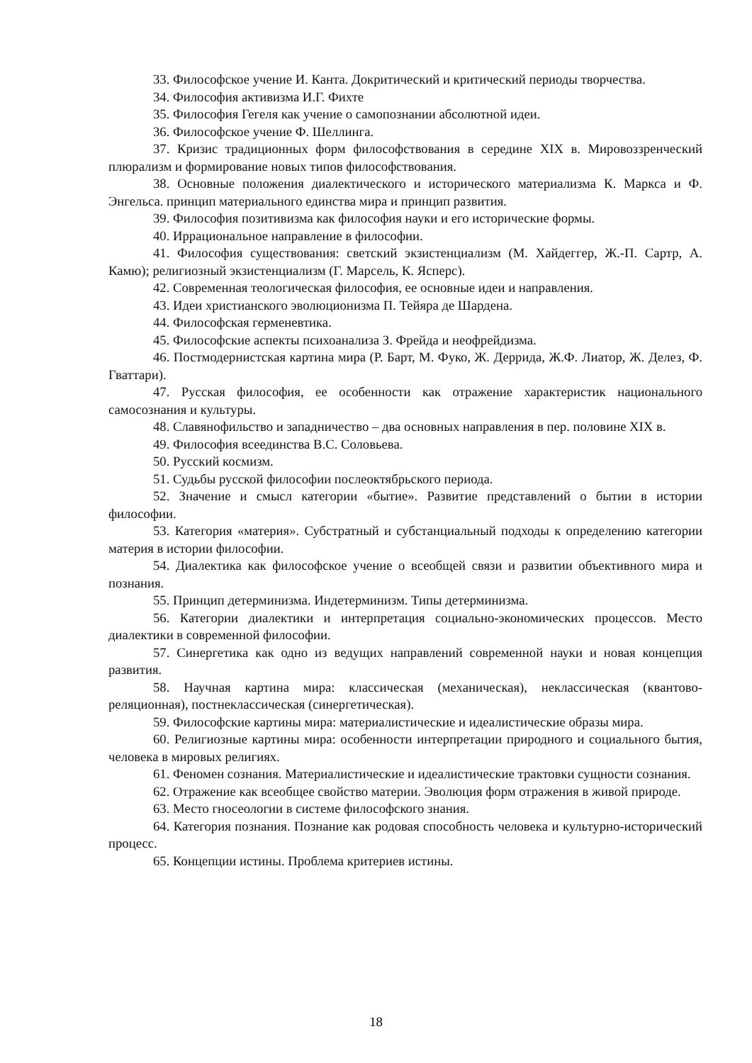33. Философское учение И. Канта. Докритический и критический периоды творчества.
34. Философия активизма И.Г. Фихте
35. Философия Гегеля как учение о самопознании абсолютной идеи.
36. Философское учение Ф. Шеллинга.
37. Кризис традиционных форм философствования в середине XIX в. Мировоззренческий плюрализм и формирование новых типов философствования.
38. Основные положения диалектического и исторического материализма К. Маркса и Ф. Энгельса. принцип материального единства мира и принцип развития.
39. Философия позитивизма как философия науки и его исторические формы.
40. Иррациональное направление в философии.
41. Философия существования: светский экзистенциализм (М. Хайдеггер, Ж.-П. Сартр, А. Камю); религиозный экзистенциализм (Г. Марсель, К. Ясперс).
42. Современная теологическая философия, ее основные идеи и направления.
43. Идеи христианского эволюционизма П. Тейяра де Шардена.
44. Философская герменевтика.
45. Философские аспекты психоанализа З. Фрейда и неофрейдизма.
46. Постмодернистская картина мира (Р. Барт, М. Фуко, Ж. Деррида, Ж.Ф. Лиатор, Ж. Делез, Ф. Гваттари).
47. Русская философия, ее особенности как отражение характеристик национального самосознания и культуры.
48. Славянофильство и западничество – два основных направления в пер. половине XIX в.
49. Философия всеединства В.С. Соловьева.
50. Русский космизм.
51. Судьбы русской философии послеоктябрьского периода.
52. Значение и смысл категории «бытие». Развитие представлений о бытии в истории философии.
53. Категория «материя». Субстратный и субстанциальный подходы к определению категории материя в истории философии.
54. Диалектика как философское учение о всеобщей связи и развитии объективного мира и познания.
55. Принцип детерминизма. Индетерминизм. Типы детерминизма.
56. Категории диалектики и интерпретация социально-экономических процессов. Место диалектики в современной философии.
57. Синергетика как одно из ведущих направлений современной науки и новая концепция развития.
58. Научная картина мира: классическая (механическая), неклассическая (квантово-реляционная), постнеклассическая (синергетическая).
59. Философские картины мира: материалистические и идеалистические образы мира.
60. Религиозные картины мира: особенности интерпретации природного и социального бытия, человека в мировых религиях.
61. Феномен сознания. Материалистические и идеалистические трактовки сущности сознания.
62. Отражение как всеобщее свойство материи. Эволюция форм отражения в живой природе.
63. Место гносеологии в системе философского знания.
64. Категория познания. Познание как родовая способность человека и культурно-исторический процесс.
65. Концепции истины. Проблема критериев истины.
18